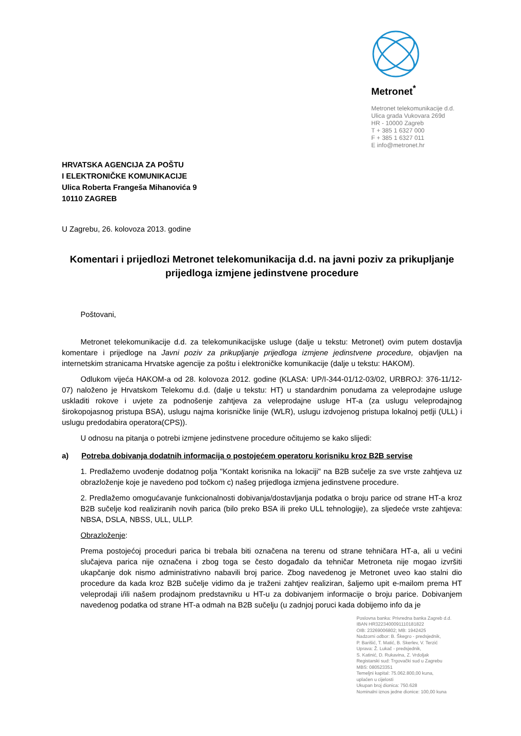Metronet<sup>*</sup>
Metronet telekomunikacije d.d.
Ulica grada Vukovara 269d
HR - 10000 Zagreb
T + 385 1 6327 000
F + 385 1 6327 011
E info@metronet.hr
HRVATSKA AGENCIJA ZA POŠTU
I ELEKTRONIČKE KOMUNIKACIJE
Ulica Roberta Frangeša Mihanovića 9
10110 ZAGREB
U Zagrebu, 26. kolovoza 2013. godine
Komentari i prijedlozi Metronet telekomunikacija d.d. na javni poziv za prikupljanje prijedloga izmjene jedinstvene procedure
Poštovani,
Metronet telekomunikacije d.d. za telekomunikacijske usluge (dalje u tekstu: Metronet) ovim putem dostavlja komentare i prijedloge na Javni poziv za prikupljanje prijedloga izmjene jedinstvene procedure, objavljen na internetskim stranicama Hrvatske agencije za poštu i elektroničke komunikacije (dalje u tekstu: HAKOM).
Odlukom vijeća HAKOM-a od 28. kolovoza 2012. godine (KLASA: UP/I-344-01/12-03/02, URBROJ: 376-11/12-07) naloženo je Hrvatskom Telekomu d.d. (dalje u tekstu: HT) u standardnim ponudama za veleprodajne usluge uskladiti rokove i uvjete za podnošenje zahtjeva za veleprodajne usluge HT-a (za uslugu veleprodajnog širokopojasnog pristupa BSA), uslugu najma korisničke linije (WLR), uslugu izdvojenog pristupa lokalnoj petlji (ULL) i uslugu predodabira operatora(CPS)).
U odnosu na pitanja o potrebi izmjene jedinstvene procedure očitujemo se kako slijedi:
a) Potreba dobivanja dodatnih informacija o postojećem operatoru korisniku kroz B2B servise
1. Predlažemo uvođenje dodatnog polja "Kontakt korisnika na lokaciji" na B2B sučelje za sve vrste zahtjeva uz obrazloženje koje je navedeno pod točkom c) našeg prijedloga izmjena jedinstvene procedure.
2. Predlažemo omogućavanje funkcionalnosti dobivanja/dostavljanja podatka o broju parice od strane HT-a kroz B2B sučelje kod realiziranih novih parica (bilo preko BSA ili preko ULL tehnologije), za sljedeće vrste zahtjeva: NBSA, DSLA, NBSS, ULL, ULLP.
Obrazloženje:
Prema postojećoj proceduri parica bi trebala biti označena na terenu od strane tehničara HT-a, ali u većini slučajeva parica nije označena i zbog toga se često događalo da tehničar Metroneta nije mogao izvršiti ukapčanje dok nismo administrativno nabavili broj parice. Zbog navedenog je Metronet uveo kao stalni dio procedure da kada kroz B2B sučelje vidimo da je traženi zahtjev realiziran, šaljemo upit e-mailom prema HT veleprodaji i/ili našem prodajnom predstavniku u HT-u za dobivanjem informacije o broju parice. Dobivanjem navedenog podatka od strane HT-a odmah na B2B sučelju (u zadnjoj poruci kada dobijemo info da je
Poslovna banka: Privredna banka Zagreb d.d.
IBAN HR3223400091110181822
OIB: 23269006802; MB: 1942425
Nadzorni odbor: B. Škegro - predsjednik,
P. Barišić, T. Matić, B. Skerlev, V. Terzić
Uprava: Ž. Lukač - predsjednik,
S. Katinić, D. Rukavina, Z. Vrdoljak
Registarski sud: Trgovački sud u Zagrebu
MBS: 080523351
Temeljni kapital: 75.062.800,00 kuna,
uplaćen u cijelosti
Ukupan broj dionica: 750.628
Nominalni iznos jedne dionice: 100,00 kuna